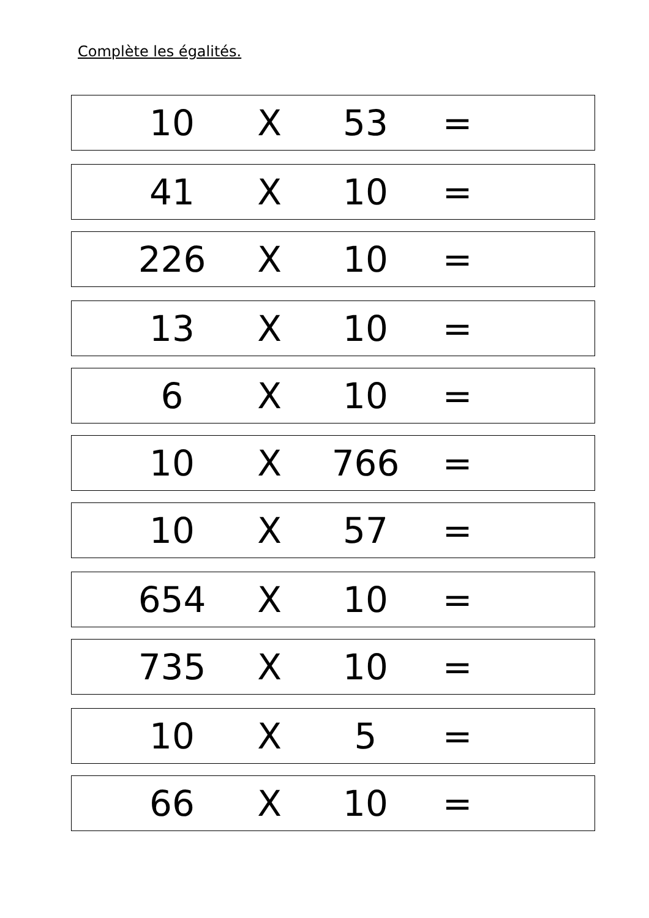Complète les égalités.
10 X 53 =
41 X 10 =
226 X 10 =
13 X 10 =
6 X 10 =
10 X 766 =
10 X 57 =
654 X 10 =
735 X 10 =
10 X 5 =
66 X 10 =